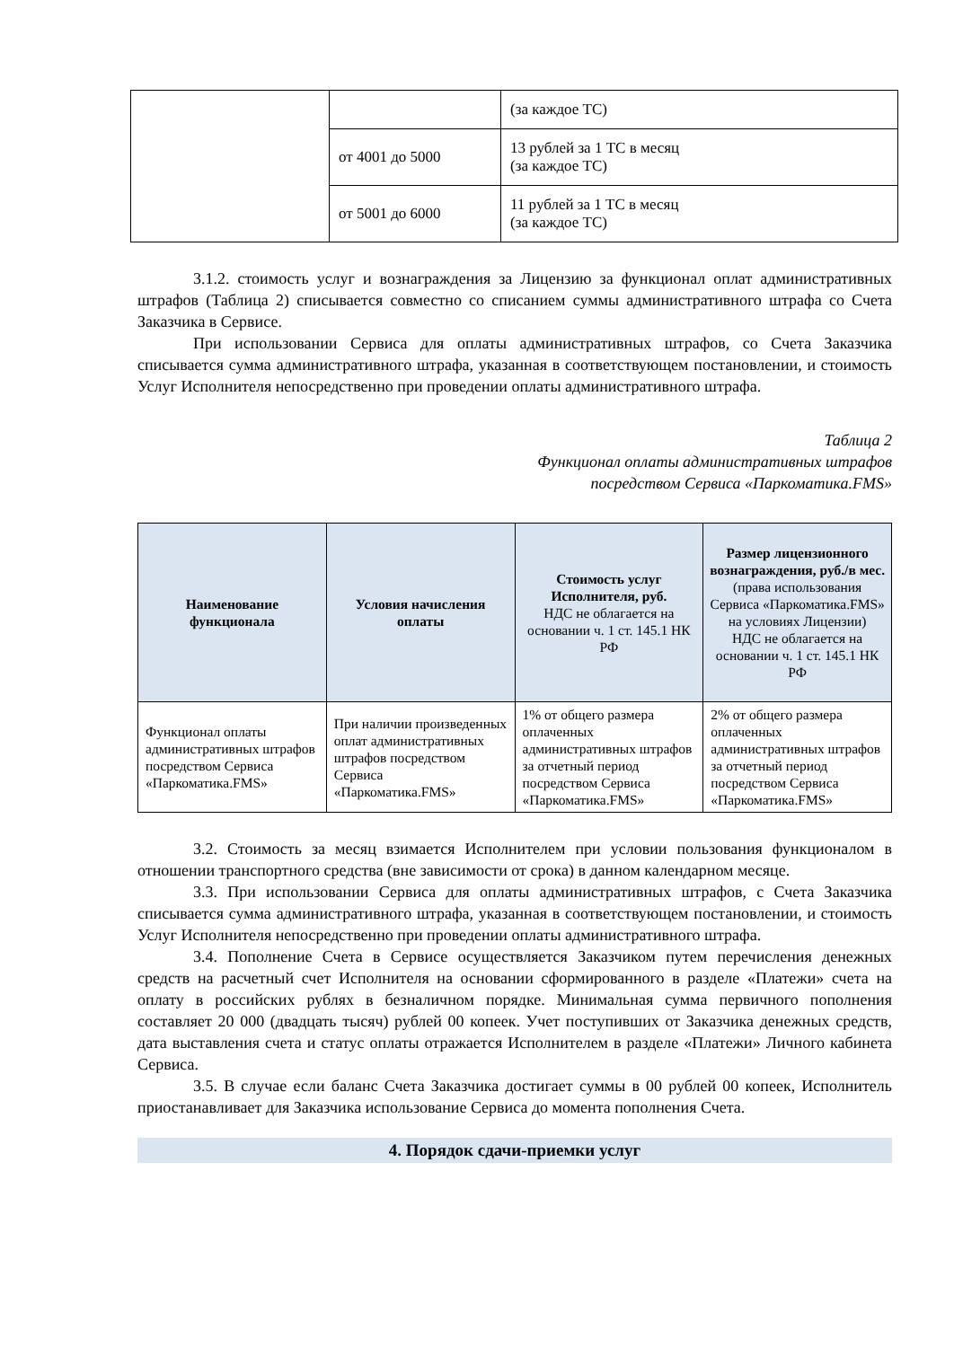| | | (за каждое ТС) |
| | от 4001 до 5000 | 13 рублей за 1 ТС в месяц (за каждое ТС) |
| | от 5001 до 6000 | 11 рублей за 1 ТС в месяц (за каждое ТС) |
3.1.2. стоимость услуг и вознаграждения за Лицензию за функционал оплат административных штрафов (Таблица 2) списывается совместно со списанием суммы административного штрафа со Счета Заказчика в Сервисе.
При использовании Сервиса для оплаты административных штрафов, со Счета Заказчика списывается сумма административного штрафа, указанная в соответствующем постановлении, и стоимость Услуг Исполнителя непосредственно при проведении оплаты административного штрафа.
Таблица 2
Функционал оплаты административных штрафов
посредством Сервиса «Паркоматика.FMS»
| Наименование функционала | Условия начисления оплаты | Стоимость услуг Исполнителя, руб. НДС не облагается на основании ч. 1 ст. 145.1 НК РФ | Размер лицензионного вознаграждения, руб./в мес. (права использования Сервиса «Паркоматика.FMS» на условиях Лицензии) НДС не облагается на основании ч. 1 ст. 145.1 НК РФ |
| --- | --- | --- | --- |
| Функционал оплаты административных штрафов посредством Сервиса «Паркоматика.FMS» | При наличии произведенных оплат административных штрафов посредством Сервиса «Паркоматика.FMS» | 1% от общего размера оплаченных административных штрафов за отчетный период посредством Сервиса «Паркоматика.FMS» | 2% от общего размера оплаченных административных штрафов за отчетный период посредством Сервиса «Паркоматика.FMS» |
3.2. Стоимость за месяц взимается Исполнителем при условии пользования функционалом в отношении транспортного средства (вне зависимости от срока) в данном календарном месяце.
3.3. При использовании Сервиса для оплаты административных штрафов, с Счета Заказчика списывается сумма административного штрафа, указанная в соответствующем постановлении, и стоимость Услуг Исполнителя непосредственно при проведении оплаты административного штрафа.
3.4. Пополнение Счета в Сервисе осуществляется Заказчиком путем перечисления денежных средств на расчетный счет Исполнителя на основании сформированного в разделе «Платежи» счета на оплату в российских рублях в безналичном порядке. Минимальная сумма первичного пополнения составляет 20 000 (двадцать тысяч) рублей 00 копеек. Учет поступивших от Заказчика денежных средств, дата выставления счета и статус оплаты отражается Исполнителем в разделе «Платежи» Личного кабинета Сервиса.
3.5. В случае если баланс Счета Заказчика достигает суммы в 00 рублей 00 копеек, Исполнитель приостанавливает для Заказчика использование Сервиса до момента пополнения Счета.
4. Порядок сдачи-приемки услуг